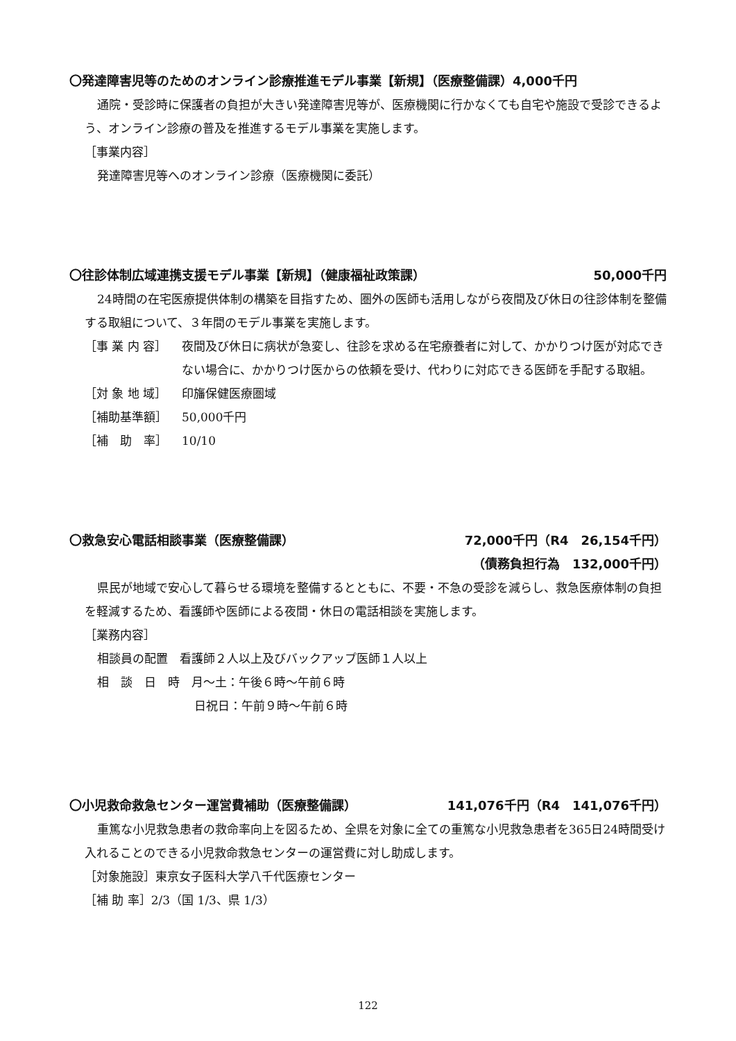〇発達障害児等のためのオンライン診療推進モデル事業【新規】（医療整備課）4,000千円
通院・受診時に保護者の負担が大きい発達障害児等が、医療機関に行かなくても自宅や施設で受診できるよう、オンライン診療の普及を推進するモデル事業を実施します。
［事業内容］
発達障害児等へのオンライン診療（医療機関に委託）
〇往診体制広域連携支援モデル事業【新規】（健康福祉政策課） 50,000千円
24時間の在宅医療提供体制の構築を目指すため、圏外の医師も活用しながら夜間及び休日の往診体制を整備する取組について、３年間のモデル事業を実施します。
［事 業 内 容］ 夜間及び休日に病状が急変し、往診を求める在宅療養者に対して、かかりつけ医が対応できない場合に、かかりつけ医からの依頼を受け、代わりに対応できる医師を手配する取組。
［対 象 地 域］ 印旛保健医療圏域
［補助基準額］ 50,000千円
［補　助　率］ 10/10
〇救急安心電話相談事業（医療整備課） 72,000千円（R4　26,154千円）
（債務負担行為　132,000千円）
県民が地域で安心して暮らせる環境を整備するとともに、不要・不急の受診を減らし、救急医療体制の負担を軽減するため、看護師や医師による夜間・休日の電話相談を実施します。
［業務内容］
相談員の配置　看護師２人以上及びバックアップ医師１人以上
相　談　日　時　月～土：午後６時～午前６時
日祝日：午前９時～午前６時
〇小児救命救急センター運営費補助（医療整備課） 141,076千円（R4　141,076千円）
重篤な小児救急患者の救命率向上を図るため、全県を対象に全ての重篤な小児救急患者を365日24時間受け入れることのできる小児救命救急センターの運営費に対し助成します。
［対象施設］東京女子医科大学八千代医療センター
［補 助 率］2/3（国 1/3、県 1/3）
122